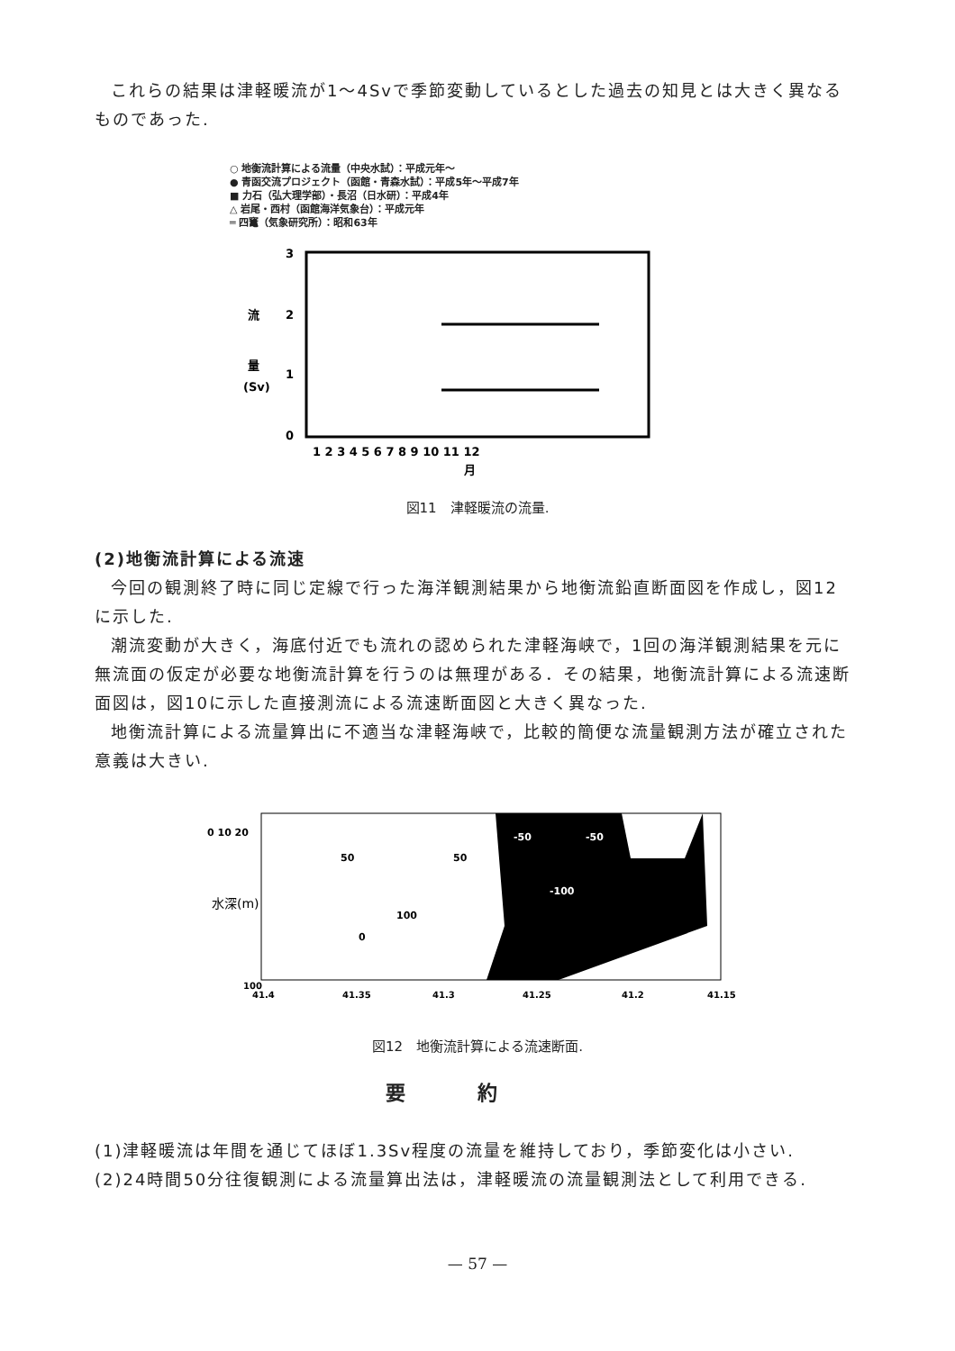これらの結果は津軽暖流が1～4Svで季節変動しているとした過去の知見とは大きく異なるものであった.
○ 地衡流計算による流量（中央水試）：平成元年～
● 青函交流プロジェクト（函館・青森水試）：平成5年～平成7年
■ 力石（弘大理学部）・長沼（日水研）：平成4年
△ 岩尾・西村（函館海洋気象台）：平成元年
═ 四竃（気象研究所）：昭和63年
3
2
1
0
流
量
(Sv)
1 2 3 4 5 6 7 8 9 10 11 12
月
図11　津軽暖流の流量.
(2)地衡流計算による流速
今回の観測終了時に同じ定線で行った海洋観測結果から地衡流鉛直断面図を作成し，図12に示した.
潮流変動が大きく，海底付近でも流れの認められた津軽海峡で，1回の海洋観測結果を元に無流面の仮定が必要な地衡流計算を行うのは無理がある．その結果，地衡流計算による流速断面図は，図10に示した直接測流による流速断面図と大きく異なった.
地衡流計算による流量算出に不適当な津軽海峡で，比較的簡便な流量観測方法が確立された意義は大きい.
50
50
100
0
-50
-50
-100
0 10 20
水深(m)
100
41.4
41.35
41.3
41.25
41.2
41.15
図12　地衡流計算による流速断面.
要約
(1)津軽暖流は年間を通じてほぼ1.3Sv程度の流量を維持しており，季節変化は小さい.
(2)24時間50分往復観測による流量算出法は，津軽暖流の流量観測法として利用できる.
— 57 —